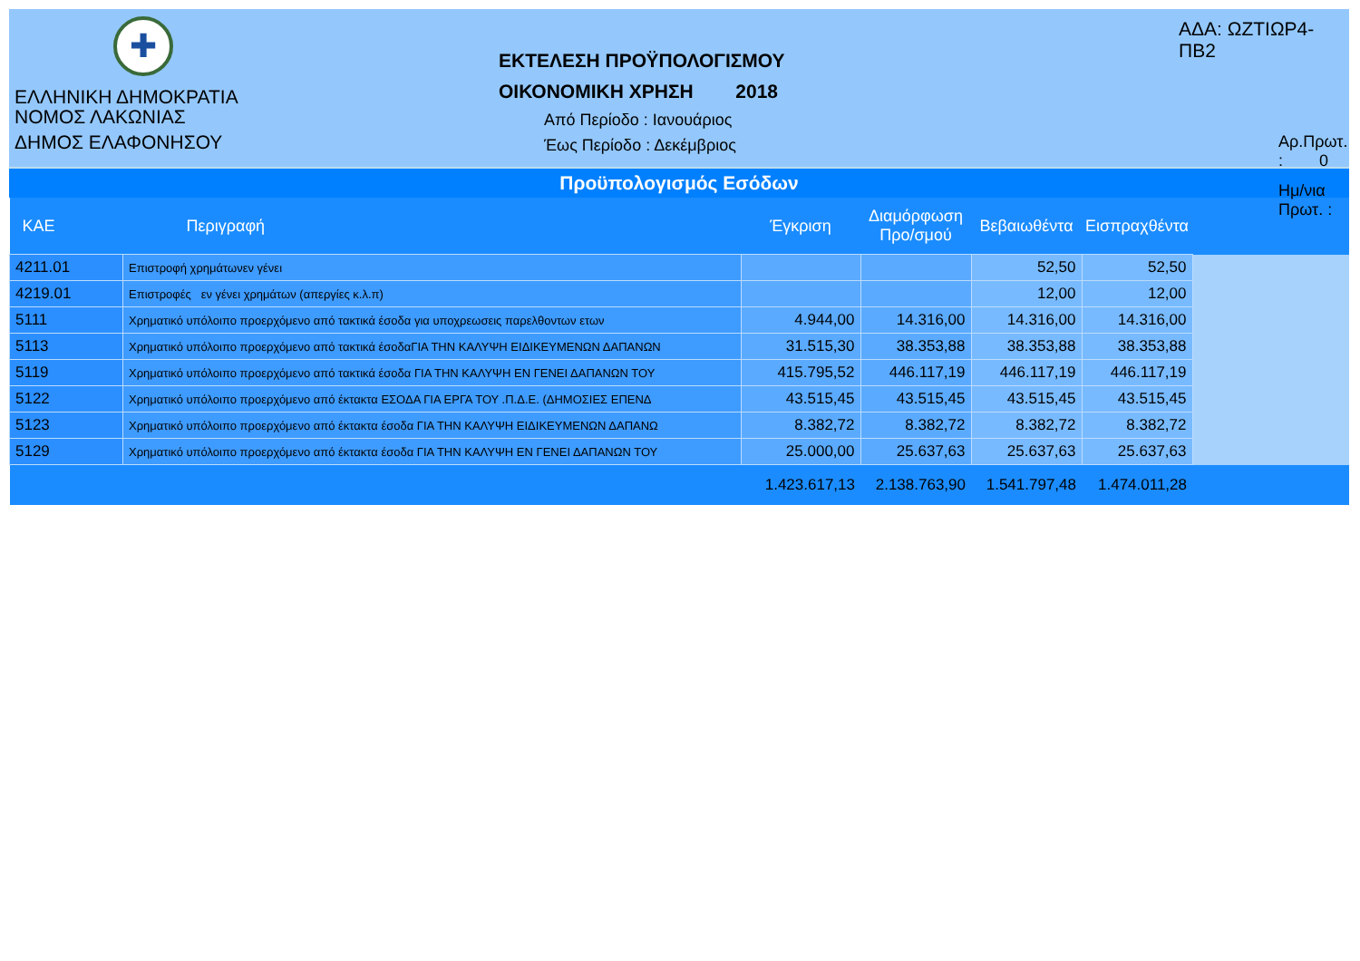✚
ΕΛΛΗΝΙΚΗ ΔΗΜΟΚΡΑΤΙΑ
ΝΟΜΟΣ ΛΑΚΩΝΙΑΣ
ΔΗΜΟΣ ΕΛΑΦΟΝΗΣΟΥ
ΕΚΤΕΛΕΣΗ ΠΡΟΫΠΟΛΟΓΙΣΜΟΥ
ΟΙΚΟΝΟΜΙΚΗ ΧΡΗΣΗ 2018
Από Περίοδο : Ιανουάριος
Έως Περίοδο : Δεκέμβριος
ΑΔΑ: ΩΖΤΙΩΡ4-ΠΒ2
Αρ.Πρωτ. : 0
Ημ/νια Πρωτ. :
Προϋπολογισμός Εσόδων
| ΚΑΕ | Περιγραφή | Έγκριση | Διαμόρφωση Προ/σμού | Βεβαιωθέντα | Εισπραχθέντα | |
| --- | --- | --- | --- | --- | --- | --- |
| 4211.01 | Επιστροφή χρημάτωνεν γένει | | | 52,50 | 52,50 | |
| 4219.01 | Επιστροφές εν γένει χρημάτων (απεργίες κ.λ.π) | | | 12,00 | 12,00 | |
| 5111 | Χρηματικό υπόλοιπο προερχόμενο από τακτικά έσοδα για υποχρεωσεις παρελθοντων ετων | 4.944,00 | 14.316,00 | 14.316,00 | 14.316,00 | |
| 5113 | Χρηματικό υπόλοιπο προερχόμενο από τακτικά έσοδαΓΙΑ ΤΗΝ ΚΑΛΥΨΗ ΕΙΔΙΚΕΥΜΕΝΩΝ ΔΑΠΑΝΩΝ | 31.515,30 | 38.353,88 | 38.353,88 | 38.353,88 | |
| 5119 | Χρηματικό υπόλοιπο προερχόμενο από τακτικά έσοδα ΓΙΑ ΤΗΝ ΚΑΛΥΨΗ ΕΝ ΓΕΝΕΙ ΔΑΠΑΝΩΝ ΤΟΥ | 415.795,52 | 446.117,19 | 446.117,19 | 446.117,19 | |
| 5122 | Χρηματικό υπόλοιπο προερχόμενο από έκτακτα ΕΣΟΔΑ ΓΙΑ ΕΡΓΑ ΤΟΥ .Π.Δ.Ε. (ΔΗΜΟΣΙΕΣ ΕΠΕΝΔ | 43.515,45 | 43.515,45 | 43.515,45 | 43.515,45 | |
| 5123 | Χρηματικό υπόλοιπο προερχόμενο από έκτακτα έσοδα ΓΙΑ ΤΗΝ ΚΑΛΥΨΗ ΕΙΔΙΚΕΥΜΕΝΩΝ ΔΑΠΑΝΩ | 8.382,72 | 8.382,72 | 8.382,72 | 8.382,72 | |
| 5129 | Χρηματικό υπόλοιπο προερχόμενο από έκτακτα έσοδα ΓΙΑ ΤΗΝ ΚΑΛΥΨΗ ΕΝ ΓΕΝΕΙ ΔΑΠΑΝΩΝ ΤΟΥ | 25.000,00 | 25.637,63 | 25.637,63 | 25.637,63 | |
| | | 1.423.617,13 | 2.138.763,90 | 1.541.797,48 | 1.474.011,28 | |